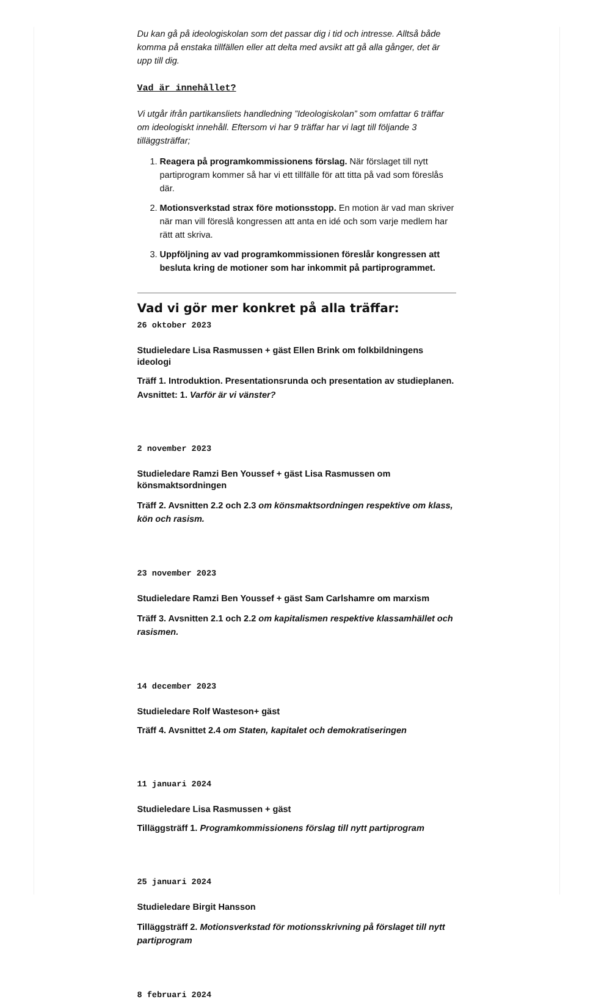Du kan gå på ideologiskolan som det passar dig i tid och intresse. Alltså både komma på enstaka tillfällen eller att delta med avsikt att gå alla gånger, det är upp till dig.
Vad är innehållet?
Vi utgår ifrån partikansliets handledning ”Ideologiskolan” som omfattar 6 träffar om ideologiskt innehåll. Eftersom vi har 9 träffar har vi lagt till följande 3 tilläggsträffar;
1. Reagera på programkommissionens förslag. När förslaget till nytt partiprogram kommer så har vi ett tillfälle för att titta på vad som föreslås där.
2. Motionsverkstad strax före motionsstopp. En motion är vad man skriver när man vill föreslå kongressen att anta en idé och som varje medlem har rätt att skriva.
3. Uppföljning av vad programkommissionen föreslår kongressen att besluta kring de motioner som har inkommit på partiprogrammet.
Vad vi gör mer konkret på alla träffar:
26 oktober 2023
Studieledare Lisa Rasmussen + gäst Ellen Brink om folkbildningens ideologi
Träff 1. Introduktion. Presentationsrunda och presentation av studieplanen.
Avsnittet: 1. Varför är vi vänster?
2 november 2023
Studieledare Ramzi Ben Youssef + gäst Lisa Rasmussen om könsmaktsordningen
Träff 2. Avsnitten 2.2 och 2.3 om könsmaktsordningen respektive om klass, kön och rasism.
23 november 2023
Studieledare Ramzi Ben Youssef + gäst Sam Carlshamre om marxism
Träff 3. Avsnitten 2.1 och 2.2 om kapitalismen respektive klassamhället och rasismen.
14 december 2023
Studieledare Rolf Wasteson+ gäst
Träff 4. Avsnittet 2.4 om Staten, kapitalet och demokratiseringen
11 januari 2024
Studieledare Lisa Rasmussen + gäst
Tilläggsträff 1. Programkommissionens förslag till nytt partiprogram
25 januari 2024
Studieledare Birgit Hansson
Tilläggsträff 2. Motionsverkstad för motionsskrivning på förslaget till nytt partiprogram
8 februari 2024